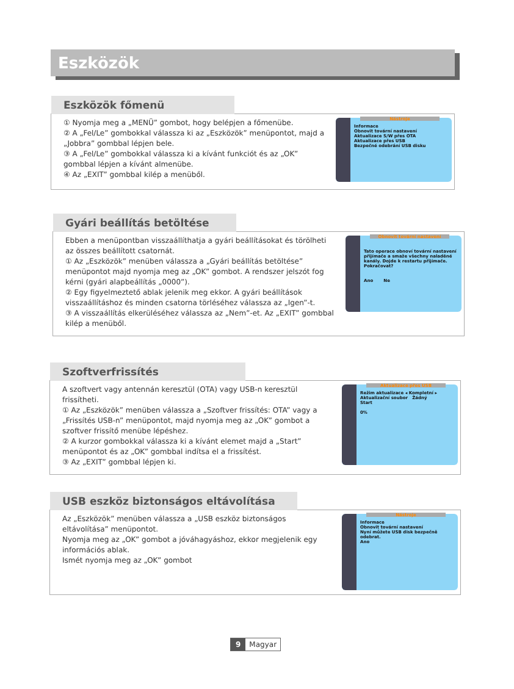Eszközök
Eszközök főmenü
① Nyomja meg a „MENÜ” gombot, hogy belépjen a főmenübe.
② A „Fel/Le” gombokkal válassza ki az „Eszközök” menüpontot, majd a „Jobbra” gombbal lépjen bele.
③ A „Fel/Le” gombokkal válassza ki a kívánt funkciót és az „OK” gombbal lépjen a kívánt almenübe.
④ Az „EXIT” gombbal kilép a menüből.
Nástroje
Informace
Obnovit tovární nastavení
Aktualizace S/W přes OTA
Aktualizace přes USB
Bezpečné odebrání USB disku
Gyári beállítás betöltése
Ebben a menüpontban visszaállíthatja a gyári beállításokat és törölheti az összes beállított csatornát.
① Az „Eszközök” menüben válassza a „Gyári beállítás betöltése” menüpontot majd nyomja meg az „OK” gombot. A rendszer jelszót fog kérni (gyári alapbeállítás „0000”).
② Egy figyelmeztető ablak jelenik meg ekkor. A gyári beállítások visszaállításhoz és minden csatorna törléséhez válassza az „Igen”-t.
③ A visszaállítás elkerüléséhez válassza az „Nem”-et. Az „EXIT” gombbal kilép a menüből.
Obnovit tovární nastavení
Tato operace obnoví tovární nastavení přijímače a smaže všechny naladěné kanály. Dojde k restartu přijímače. Pokračovat?
Ano Ne
Szoftverfrissítés
A szoftvert vagy antennán keresztül (OTA) vagy USB-n keresztül frissítheti.
① Az „Eszközök” menüben válassza a „Szoftver frissítés: OTA” vagy a „Frissítés USB-n” menüpontot, majd nyomja meg az „OK” gombot a szoftver frissítő menübe lépéshez.
② A kurzor gombokkal válassza ki a kívánt elemet majd a „Start” menüpontot és az „OK” gombbal indítsa el a frissítést.
③ Az „EXIT” gombbal lépjen ki.
Aktualizace přes USB
Režim aktualizace ◂ Kompletní ▸
Aktualizační soubor Žádný
Start
0%
USB eszköz biztonságos eltávolítása
Az „Eszközök” menüben válassza a „USB eszköz biztonságos eltávolítása” menüpontot.
Nyomja meg az „OK” gombot a jóváhagyáshoz, ekkor megjelenik egy információs ablak.
Ismét nyomja meg az „OK” gombot
Nástroje
Informace
Obnovit tovární nastavení
Nyní můžete USB disk bezpečně odebrat.
Ano
9 Magyar